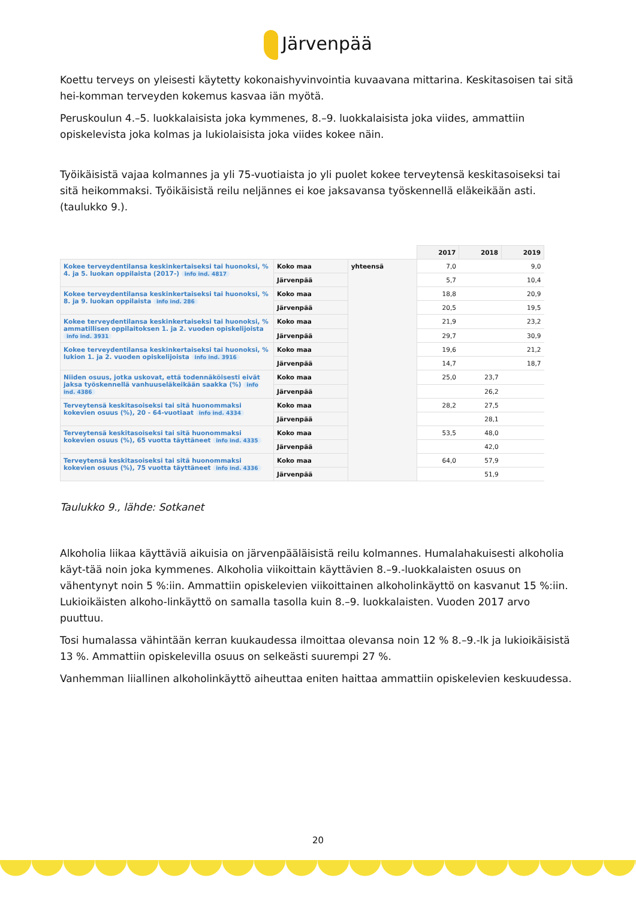Järvenpää
Koettu terveys on yleisesti käytetty kokonaishyvinvointia kuvaavana mittarina. Keskitasoisen tai sitä hei-komman terveyden kokemus kasvaa iän myötä.
Peruskoulun 4.–5. luokkalaisista joka kymmenes, 8.–9. luokkalaisista joka viides, ammattiin opiskelevista joka kolmas ja lukiolaisista joka viides kokee näin.
Työikäisistä vajaa kolmannes ja yli 75-vuotiaista jo yli puolet kokee terveytensä keskitasoiseksi tai sitä heikommaksi. Työikäisistä reilu neljännes ei koe jaksavansa työskennellä eläkeikään asti. (taulukko 9.).
| | | | 2017 | 2018 | 2019 |
| Kokee terveydentilansa keskinkertaiseksi tai huonoksi, % 4. ja 5. luokan oppilaista (2017-) info ind. 4817 | Koko maa | yhteensä | 7,0 | | 9,0 |
| | Järvenpää | | 5,7 | | 10,4 |
| Kokee terveydentilansa keskinkertaiseksi tai huonoksi, % 8. ja 9. luokan oppilaista info ind. 286 | Koko maa | | 18,8 | | 20,9 |
| | Järvenpää | | 20,5 | | 19,5 |
| Kokee terveydentilansa keskinkertaiseksi tai huonoksi, % ammatillisen oppilaitoksen 1. ja 2. vuoden opiskelijoista info ind. 3931 | Koko maa | | 21,9 | | 23,2 |
| | Järvenpää | | 29,7 | | 30,9 |
| Kokee terveydentilansa keskinkertaiseksi tai huonoksi, % lukion 1. ja 2. vuoden opiskelijoista info ind. 3916 | Koko maa | | 19,6 | | 21,2 |
| | Järvenpää | | 14,7 | | 18,7 |
| Niiden osuus, jotka uskovat, että todennäköisesti eivät jaksa työskennellä vanhuuseläkeikään saakka (%) info ind. 4386 | Koko maa | | 25,0 | 23,7 | |
| | Järvenpää | | | 26,2 | |
| Terveytensä keskitasoiseksi tai sitä huonommaksi kokevien osuus (%), 20 - 64-vuotiaat info ind. 4334 | Koko maa | | 28,2 | 27,5 | |
| | Järvenpää | | | 28,1 | |
| Terveytensä keskitasoiseksi tai sitä huonommaksi kokevien osuus (%), 65 vuotta täyttäneet info ind. 4335 | Koko maa | | 53,5 | 48,0 | |
| | Järvenpää | | | 42,0 | |
| Terveytensä keskitasoiseksi tai sitä huonommaksi kokevien osuus (%), 75 vuotta täyttäneet info ind. 4336 | Koko maa | | 64,0 | 57,9 | |
| | Järvenpää | | | 51,9 | |
Taulukko 9., lähde: Sotkanet
Alkoholia liikaa käyttäviä aikuisia on järvenpääläisistä reilu kolmannes. Humalahakuisesti alkoholia käyt-tää noin joka kymmenes. Alkoholia viikoittain käyttävien 8.–9.-luokkalaisten osuus on vähentynyt noin 5 %:iin. Ammattiin opiskelevien viikoittainen alkoholinkäyttö on kasvanut 15 %:iin. Lukioikäisten alkoho-linkäyttö on samalla tasolla kuin 8.–9. luokkalaisten. Vuoden 2017 arvo puuttuu.
Tosi humalassa vähintään kerran kuukaudessa ilmoittaa olevansa noin 12 % 8.–9.-lk ja lukioikäisistä 13 %. Ammattiin opiskelevilla osuus on selkeästi suurempi 27 %.
Vanhemman liiallinen alkoholinkäyttö aiheuttaa eniten haittaa ammattiin opiskelevien keskuudessa.
20